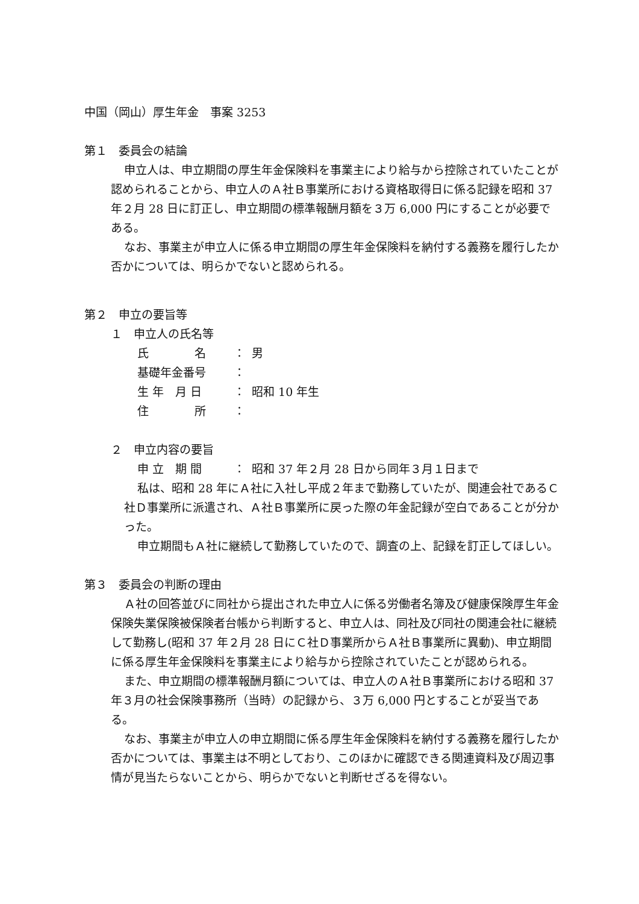中国（岡山）厚生年金　事案 3253
第１　委員会の結論
申立人は、申立期間の厚生年金保険料を事業主により給与から控除されていたことが認められることから、申立人のＡ社Ｂ事業所における資格取得日に係る記録を昭和 37 年２月 28 日に訂正し、申立期間の標準報酬月額を３万 6,000 円にすることが必要である。
なお、事業主が申立人に係る申立期間の厚生年金保険料を納付する義務を履行したか否かについては、明らかでないと認められる。
第２　申立の要旨等
１　申立人の氏名等
氏　　　　名 ： 男
基礎年金番号 ：
生 年　月 日 ： 昭和 10 年生
住　　　　所 ：
２　申立内容の要旨
申 立　期 間 ： 昭和 37 年２月 28 日から同年３月１日まで
私は、昭和 28 年にＡ社に入社し平成２年まで勤務していたが、関連会社であるＣ社Ｄ事業所に派遣され、Ａ社Ｂ事業所に戻った際の年金記録が空白であることが分かった。
申立期間もＡ社に継続して勤務していたので、調査の上、記録を訂正してほしい。
第３　委員会の判断の理由
Ａ社の回答並びに同社から提出された申立人に係る労働者名簿及び健康保険厚生年金保険失業保険被保険者台帳から判断すると、申立人は、同社及び同社の関連会社に継続して勤務し(昭和 37 年２月 28 日にＣ社Ｄ事業所からＡ社Ｂ事業所に異動)、申立期間に係る厚生年金保険料を事業主により給与から控除されていたことが認められる。
また、申立期間の標準報酬月額については、申立人のＡ社Ｂ事業所における昭和 37 年３月の社会保険事務所（当時）の記録から、３万 6,000 円とすることが妥当である。
なお、事業主が申立人の申立期間に係る厚生年金保険料を納付する義務を履行したか否かについては、事業主は不明としており、このほかに確認できる関連資料及び周辺事情が見当たらないことから、明らかでないと判断せざるを得ない。